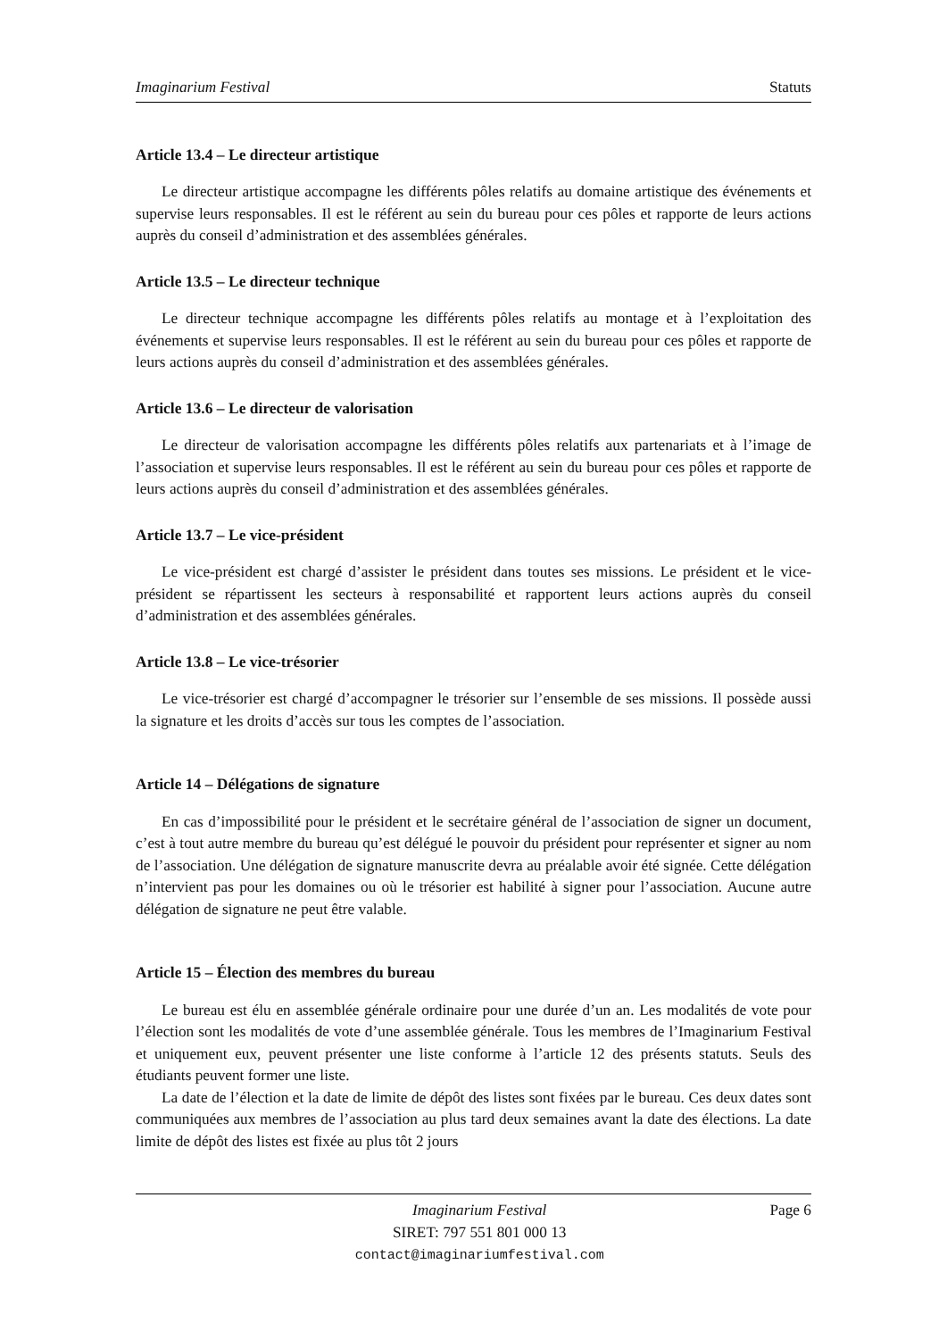Imaginarium Festival Statuts
Article 13.4 – Le directeur artistique
Le directeur artistique accompagne les différents pôles relatifs au domaine artistique des événements et supervise leurs responsables. Il est le référent au sein du bureau pour ces pôles et rapporte de leurs actions auprès du conseil d’administration et des assemblées générales.
Article 13.5 – Le directeur technique
Le directeur technique accompagne les différents pôles relatifs au montage et à l’exploitation des événements et supervise leurs responsables. Il est le référent au sein du bureau pour ces pôles et rapporte de leurs actions auprès du conseil d’administration et des assemblées générales.
Article 13.6 – Le directeur de valorisation
Le directeur de valorisation accompagne les différents pôles relatifs aux partenariats et à l’image de l’association et supervise leurs responsables. Il est le référent au sein du bureau pour ces pôles et rapporte de leurs actions auprès du conseil d’administration et des assemblées générales.
Article 13.7 – Le vice-président
Le vice-président est chargé d’assister le président dans toutes ses missions. Le président et le vice-président se répartissent les secteurs à responsabilité et rapportent leurs actions auprès du conseil d’administration et des assemblées générales.
Article 13.8 – Le vice-trésorier
Le vice-trésorier est chargé d’accompagner le trésorier sur l’ensemble de ses missions. Il possède aussi la signature et les droits d’accès sur tous les comptes de l’association.
Article 14 – Délégations de signature
En cas d’impossibilité pour le président et le secrétaire général de l’association de signer un document, c’est à tout autre membre du bureau qu’est délégué le pouvoir du président pour représenter et signer au nom de l’association. Une délégation de signature manuscrite devra au préalable avoir été signée. Cette délégation n’intervient pas pour les domaines ou où le trésorier est habilité à signer pour l’association. Aucune autre délégation de signature ne peut être valable.
Article 15 – Élection des membres du bureau
Le bureau est élu en assemblée générale ordinaire pour une durée d’un an. Les modalités de vote pour l’élection sont les modalités de vote d’une assemblée générale. Tous les membres de l’Imaginarium Festival et uniquement eux, peuvent présenter une liste conforme à l’article 12 des présents statuts. Seuls des étudiants peuvent former une liste.
La date de l’élection et la date de limite de dépôt des listes sont fixées par le bureau. Ces deux dates sont communiquées aux membres de l’association au plus tard deux semaines avant la date des élections. La date limite de dépôt des listes est fixée au plus tôt 2 jours
Imaginarium Festival
SIRET: 797 551 801 000 13
contact@imaginariumfestival.com
Page 6